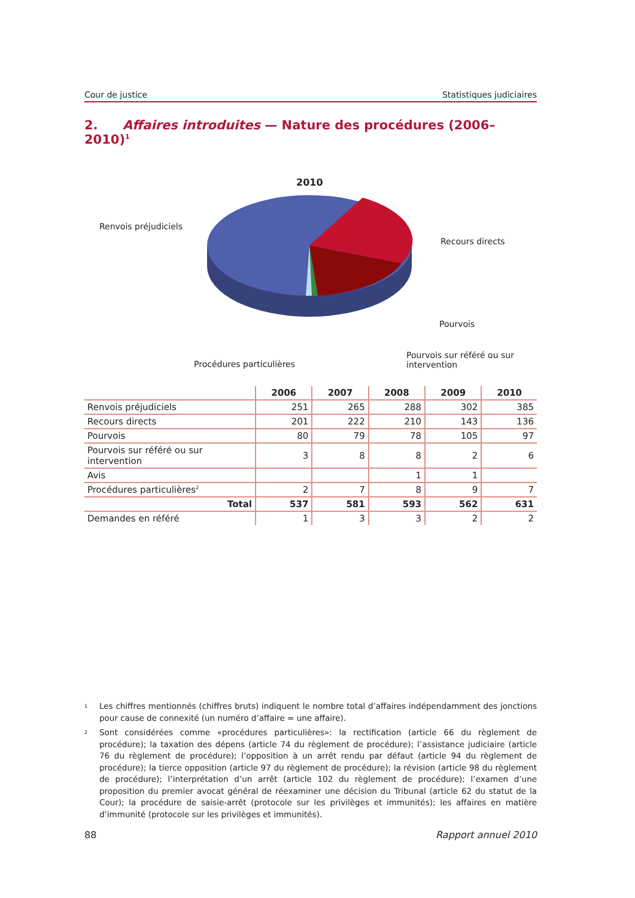Cour de justice Statistiques judiciaires
2. Affaires introduites — Nature des procédures (2006–2010)<sup>1</sup>
2010
Renvois préjudiciels
Recours directs
Pourvois
Pourvois sur référé ou sur
intervention
Procédures particulières
| | 2006 | 2007 | 2008 | 2009 | 2010 |
| --- | --- | --- | --- | --- | --- |
| Renvois préjudiciels | 251 | 265 | 288 | 302 | 385 |
| Recours directs | 201 | 222 | 210 | 143 | 136 |
| Pourvois | 80 | 79 | 78 | 105 | 97 |
| Pourvois sur référé ou sur intervention | 3 | 8 | 8 | 2 | 6 |
| Avis | | | 1 | 1 | |
| Procédures particulières<sup>2</sup> | 2 | 7 | 8 | 9 | 7 |
| Total | 537 | 581 | 593 | 562 | 631 |
| Demandes en référé | 1 | 3 | 3 | 2 | 2 |
<sup>1</sup> Les chiffres mentionnés (chiffres bruts) indiquent le nombre total d’affaires indépendamment des jonctions pour cause de connexité (un numéro d’affaire = une affaire).
<sup>2</sup> Sont considérées comme «procédures particulières»: la rectification (article 66 du règlement de procédure); la taxation des dépens (article 74 du règlement de procédure); l’assistance judiciaire (article 76 du règlement de procédure); l’opposition à un arrêt rendu par défaut (article 94 du règlement de procédure); la tierce opposition (article 97 du règlement de procédure); la révision (article 98 du règlement de procédure); l’interprétation d’un arrêt (article 102 du règlement de procédure); l’examen d’une proposition du premier avocat général de réexaminer une décision du Tribunal (article 62 du statut de la Cour); la procédure de saisie-arrêt (protocole sur les privilèges et immunités); les affaires en matière d’immunité (protocole sur les privilèges et immunités).
88 Rapport annuel 2010